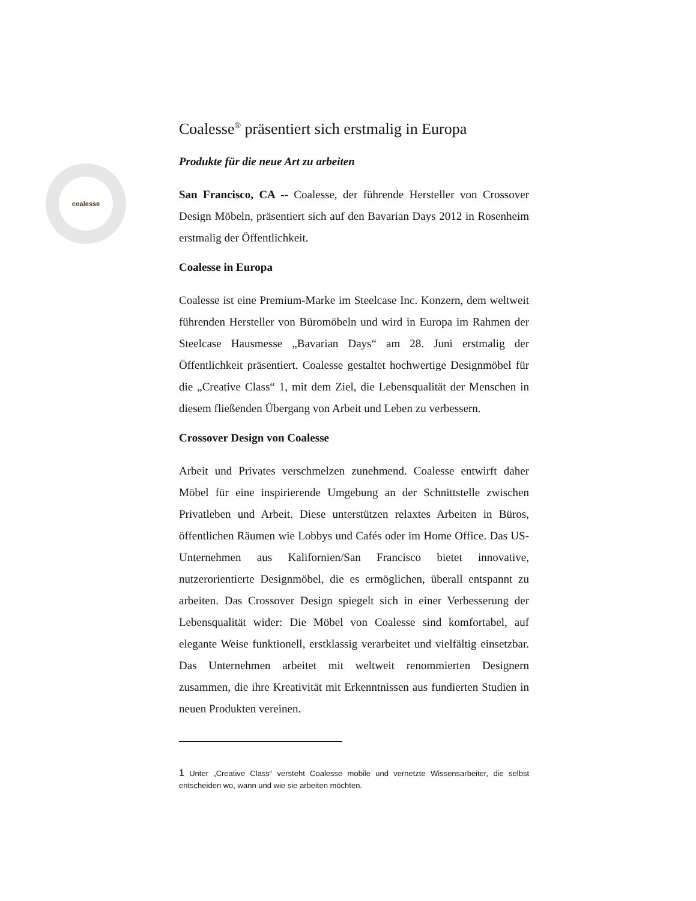coalesse
Coalesse<sup>®</sup> präsentiert sich erstmalig in Europa
Produkte für die neue Art zu arbeiten
San Francisco, CA -- Coalesse, der führende Hersteller von Crossover Design Möbeln, präsentiert sich auf den Bavarian Days 2012 in Rosenheim erstmalig der Öffentlichkeit.
Coalesse in Europa
Coalesse ist eine Premium-Marke im Steelcase Inc. Konzern, dem weltweit führenden Hersteller von Büromöbeln und wird in Europa im Rahmen der Steelcase Hausmesse „Bavarian Days“ am 28. Juni erstmalig der Öffentlichkeit präsentiert. Coalesse gestaltet hochwertige Designmöbel für die „Creative Class“ 1, mit dem Ziel, die Lebensqualität der Menschen in diesem fließenden Übergang von Arbeit und Leben zu verbessern.
Crossover Design von Coalesse
Arbeit und Privates verschmelzen zunehmend. Coalesse entwirft daher Möbel für eine inspirierende Umgebung an der Schnittstelle zwischen Privatleben und Arbeit. Diese unterstützen relaxtes Arbeiten in Büros, öffentlichen Räumen wie Lobbys und Cafés oder im Home Office. Das US-Unternehmen aus Kalifornien/San Francisco bietet innovative, nutzerorientierte Designmöbel, die es ermöglichen, überall entspannt zu arbeiten. Das Crossover Design spiegelt sich in einer Verbesserung der Lebensqualität wider: Die Möbel von Coalesse sind komfortabel, auf elegante Weise funktionell, erstklassig verarbeitet und vielfältig einsetzbar. Das Unternehmen arbeitet mit weltweit renommierten Designern zusammen, die ihre Kreativität mit Erkenntnissen aus fundierten Studien in neuen Produkten vereinen.
1 Unter „Creative Class“ versteht Coalesse mobile und vernetzte Wissensarbeiter, die selbst entscheiden wo, wann und wie sie arbeiten möchten.